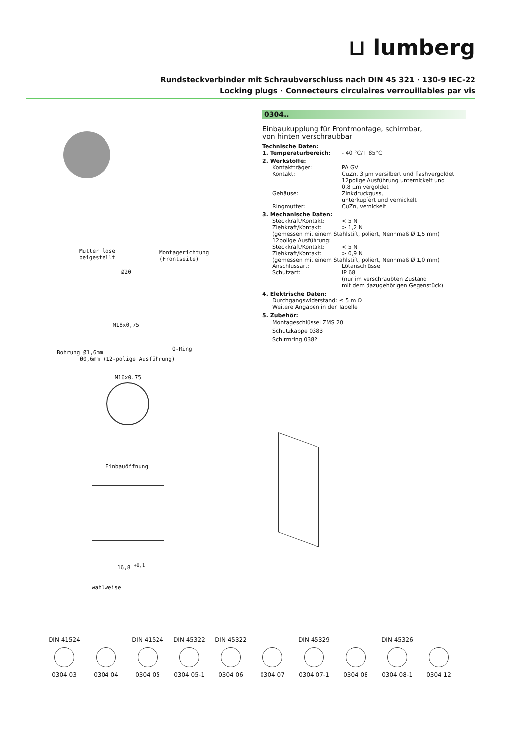⊔ lumberg
Rundsteckverbinder mit Schraubverschluss nach DIN 45 321 · 130-9 IEC-22
Locking plugs · Connecteurs circulaires verrouillables par vis
0304..
Einbaukupplung für Frontmontage, schirmbar,
von hinten verschraubbar
Technische Daten:
1. Temperaturbereich: - 40 °C/+ 85°C
2. Werkstoffe:
Kontaktträger: PA GV
Kontakt: CuZn, 3 µm versilbert und flashvergoldet
12polige Ausführung unternickelt und
0,8 µm vergoldet
Gehäuse: Zinkdruckguss,
unterkupfert und vernickelt
Ringmutter: CuZn, vernickelt
3. Mechanische Daten:
Steckkraft/Kontakt: < 5 N
Ziehkraft/Kontakt: > 1,2 N
(gemessen mit einem Stahlstift, poliert, Nennmaß Ø 1,5 mm)
12polige Ausführung:
Steckkraft/Kontakt: < 5 N
Ziehkraft/Kontakt: > 0,9 N
(gemessen mit einem Stahlstift, poliert, Nennmaß Ø 1,0 mm)
Anschlussart: Lötanschlüsse
Schutzart: IP 68
(nur im verschraubten Zustand
mit dem dazugehörigen Gegenstück)
4. Elektrische Daten:
Durchgangswiderstand: ≤ 5 m Ω
Weitere Angaben in der Tabelle
5. Zubehör:
Montageschlüssel ZMS 20
Schutzkappe 0383
Schirmring 0382
Mutter lose
beigestellt
Montagerichtung
(Frontseite)
Ø20
M18x0,75
O-Ring
Bohrung Ø1,6mm
Ø0,6mm (12-polige Ausführung)
M16x0.75
Einbauöffnung
16,8 <sup>+0,1</sup>
wahlweise
DIN 41524
DIN 41524
DIN 45322
DIN 45322
DIN 45329
DIN 45326
0304 03
0304 04
0304 05
0304 05-1
0304 06
0304 07
0304 07-1
0304 08
0304 08-1
0304 12